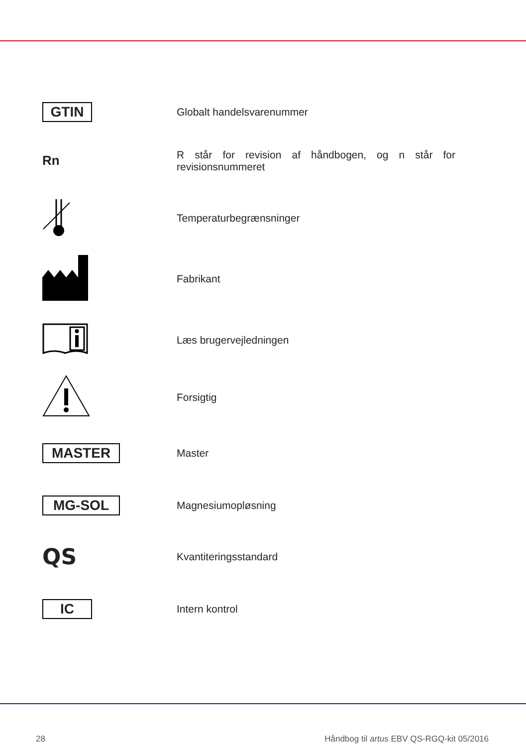| GTIN | Globalt handelsvarenummer |
| Rn | R står for revision af håndbogen, og n står for revisionsnummeret |
| | Temperaturbegrænsninger |
| | Fabrikant |
| | Læs brugervejledningen |
| | Forsigtig |
| MASTER | Master |
| MG-SOL | Magnesiumopløsning |
| QS | Kvantiteringsstandard |
| IC | Intern kontrol |
28 Håndbog til artus EBV QS-RGQ-kit 05/2016